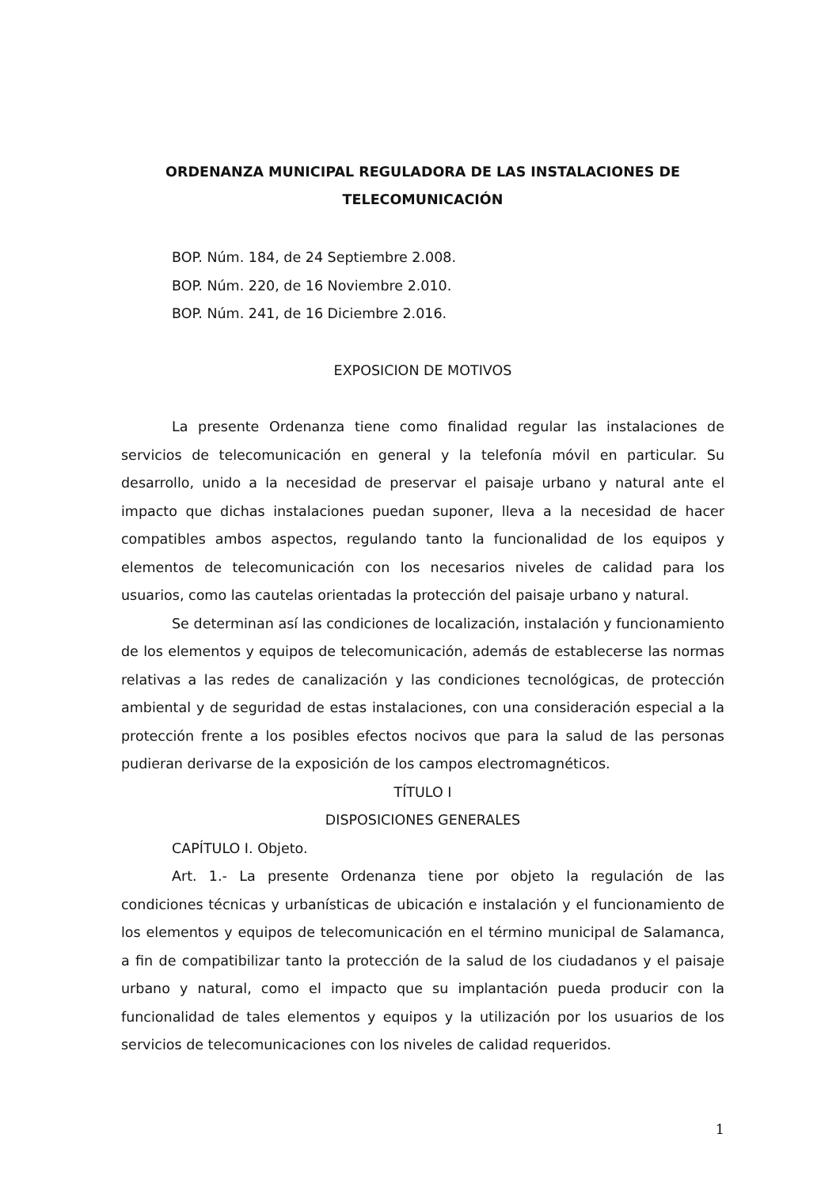ORDENANZA MUNICIPAL REGULADORA DE LAS INSTALACIONES DE TELECOMUNICACIÓN
BOP. Núm. 184, de 24 Septiembre 2.008.
BOP. Núm. 220, de 16 Noviembre 2.010.
BOP. Núm. 241, de 16 Diciembre 2.016.
EXPOSICION DE MOTIVOS
La presente Ordenanza tiene como finalidad regular las instalaciones de servicios de telecomunicación en general y la telefonía móvil en particular. Su desarrollo, unido a la necesidad de preservar el paisaje urbano y natural ante el impacto que dichas instalaciones puedan suponer, lleva a la necesidad de hacer compatibles ambos aspectos, regulando tanto la funcionalidad de los equipos y elementos de telecomunicación con los necesarios niveles de calidad para los usuarios, como las cautelas orientadas la protección del paisaje urbano y natural.
Se determinan así las condiciones de localización, instalación y funcionamiento de los elementos y equipos de telecomunicación, además de establecerse las normas relativas a las redes de canalización y las condiciones tecnológicas, de protección ambiental y de seguridad de estas instalaciones, con una consideración especial a la protección frente a los posibles efectos nocivos que para la salud de las personas pudieran derivarse de la exposición de los campos electromagnéticos.
TÍTULO I
DISPOSICIONES GENERALES
CAPÍTULO I. Objeto.
Art. 1.- La presente Ordenanza tiene por objeto la regulación de las condiciones técnicas y urbanísticas de ubicación e instalación y el funcionamiento de los elementos y equipos de telecomunicación en el término municipal de Salamanca, a fin de compatibilizar tanto la protección de la salud de los ciudadanos y el paisaje urbano y natural, como el impacto que su implantación pueda producir con la funcionalidad de tales elementos y equipos y la utilización por los usuarios de los servicios de telecomunicaciones con los niveles de calidad requeridos.
1